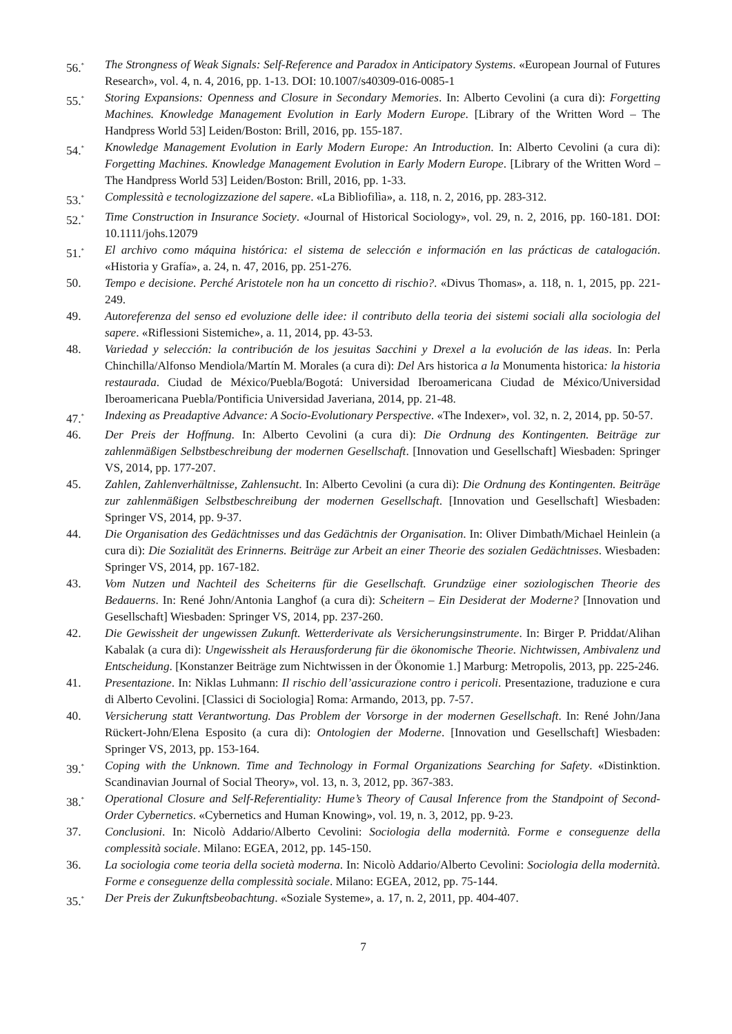56.<sup>*</sup>
The Strongness of Weak Signals: Self-Reference and Paradox in Anticipatory Systems. «European Journal of Futures Research», vol. 4, n. 4, 2016, pp. 1-13. DOI: 10.1007/s40309-016-0085-1
55.<sup>*</sup>
Storing Expansions: Openness and Closure in Secondary Memories. In: Alberto Cevolini (a cura di): Forgetting Machines. Knowledge Management Evolution in Early Modern Europe. [Library of the Written Word – The Handpress World 53] Leiden/Boston: Brill, 2016, pp. 155-187.
54.<sup>*</sup>
Knowledge Management Evolution in Early Modern Europe: An Introduction. In: Alberto Cevolini (a cura di): Forgetting Machines. Knowledge Management Evolution in Early Modern Europe. [Library of the Written Word – The Handpress World 53] Leiden/Boston: Brill, 2016, pp. 1-33.
53.<sup>*</sup>
Complessità e tecnologizzazione del sapere. «La Bibliofilìa», a. 118, n. 2, 2016, pp. 283-312.
52.<sup>*</sup>
Time Construction in Insurance Society. «Journal of Historical Sociology», vol. 29, n. 2, 2016, pp. 160-181. DOI: 10.1111/johs.12079
51.<sup>*</sup>
El archivo como máquina histórica: el sistema de selección e información en las prácticas de catalogación. «Historia y Grafía», a. 24, n. 47, 2016, pp. 251-276.
50. Tempo e decisione. Perché Aristotele non ha un concetto di rischio?. «Divus Thomas», a. 118, n. 1, 2015, pp. 221-249.
49. Autoreferenza del senso ed evoluzione delle idee: il contributo della teoria dei sistemi sociali alla sociologia del sapere. «Riflessioni Sistemiche», a. 11, 2014, pp. 43-53.
48. Variedad y selección: la contribución de los jesuitas Sacchini y Drexel a la evolución de las ideas. In: Perla Chinchilla/Alfonso Mendiola/Martín M. Morales (a cura di): Del Ars historica a la Monumenta historica: la historia restaurada. Ciudad de México/Puebla/Bogotá: Universidad Iberoamericana Ciudad de México/Universidad Iberoamericana Puebla/Pontificia Universidad Javeriana, 2014, pp. 21-48.
47.<sup>*</sup>
Indexing as Preadaptive Advance: A Socio-Evolutionary Perspective. «The Indexer», vol. 32, n. 2, 2014, pp. 50-57.
46. Der Preis der Hoffnung. In: Alberto Cevolini (a cura di): Die Ordnung des Kontingenten. Beiträge zur zahlenmäßigen Selbstbeschreibung der modernen Gesellschaft. [Innovation und Gesellschaft] Wiesbaden: Springer VS, 2014, pp. 177-207.
45. Zahlen, Zahlenverhältnisse, Zahlensucht. In: Alberto Cevolini (a cura di): Die Ordnung des Kontingenten. Beiträge zur zahlenmäßigen Selbstbeschreibung der modernen Gesellschaft. [Innovation und Gesellschaft] Wiesbaden: Springer VS, 2014, pp. 9-37.
44. Die Organisation des Gedächtnisses und das Gedächtnis der Organisation. In: Oliver Dimbath/Michael Heinlein (a cura di): Die Sozialität des Erinnerns. Beiträge zur Arbeit an einer Theorie des sozialen Gedächtnisses. Wiesbaden: Springer VS, 2014, pp. 167-182.
43. Vom Nutzen und Nachteil des Scheiterns für die Gesellschaft. Grundzüge einer soziologischen Theorie des Bedauerns. In: René John/Antonia Langhof (a cura di): Scheitern – Ein Desiderat der Moderne? [Innovation und Gesellschaft] Wiesbaden: Springer VS, 2014, pp. 237-260.
42. Die Gewissheit der ungewissen Zukunft. Wetterderivate als Versicherungsinstrumente. In: Birger P. Priddat/Alihan Kabalak (a cura di): Ungewissheit als Herausforderung für die ökonomische Theorie. Nichtwissen, Ambivalenz und Entscheidung. [Konstanzer Beiträge zum Nichtwissen in der Ökonomie 1.] Marburg: Metropolis, 2013, pp. 225-246.
41. Presentazione. In: Niklas Luhmann: Il rischio dell’assicurazione contro i pericoli. Presentazione, traduzione e cura di Alberto Cevolini. [Classici di Sociologia] Roma: Armando, 2013, pp. 7-57.
40. Versicherung statt Verantwortung. Das Problem der Vorsorge in der modernen Gesellschaft. In: René John/Jana Rückert-John/Elena Esposito (a cura di): Ontologien der Moderne. [Innovation und Gesellschaft] Wiesbaden: Springer VS, 2013, pp. 153-164.
39.<sup>*</sup>
Coping with the Unknown. Time and Technology in Formal Organizations Searching for Safety. «Distinktion. Scandinavian Journal of Social Theory», vol. 13, n. 3, 2012, pp. 367-383.
38.<sup>*</sup>
Operational Closure and Self-Referentiality: Hume’s Theory of Causal Inference from the Standpoint of Second-Order Cybernetics. «Cybernetics and Human Knowing», vol. 19, n. 3, 2012, pp. 9-23.
37. Conclusioni. In: Nicolò Addario/Alberto Cevolini: Sociologia della modernità. Forme e conseguenze della complessità sociale. Milano: EGEA, 2012, pp. 145-150.
36. La sociologia come teoria della società moderna. In: Nicolò Addario/Alberto Cevolini: Sociologia della modernità. Forme e conseguenze della complessità sociale. Milano: EGEA, 2012, pp. 75-144.
35.<sup>*</sup>
Der Preis der Zukunftsbeobachtung. «Soziale Systeme», a. 17, n. 2, 2011, pp. 404-407.
7